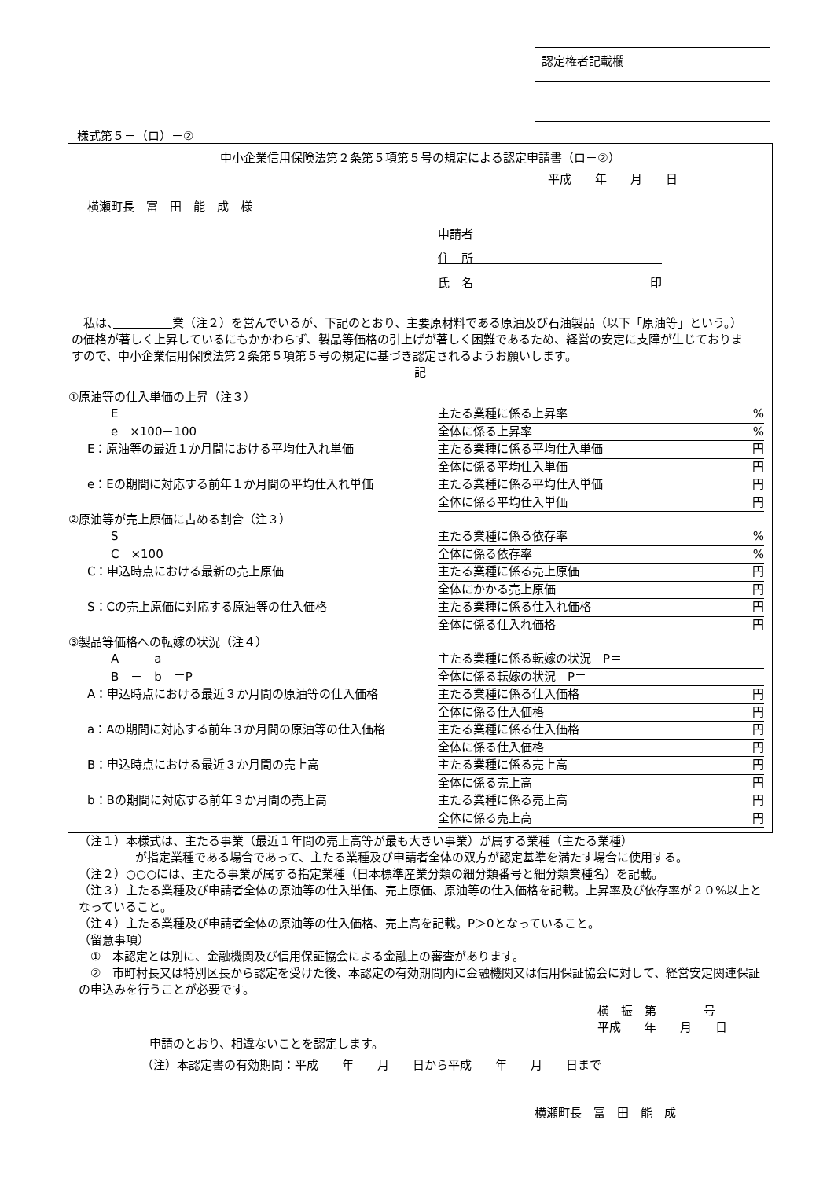認定権者記載欄
様式第５－（ロ）－②
中小企業信用保険法第２条第５項第５号の規定による認定申請書（ロ－②）
平成　　年　　月　　日
横瀬町長　富　田　能　成　様
申請者
住　所　　　　　　　　　　　　　　　　
氏　名　　　　　　　　　　　　　　　印
　私は、　　　　　 業（注２）を営んでいるが、下記のとおり、主要原材料である原油及び石油製品（以下「原油等」という。）の価格が著しく上昇しているにもかかわらず、製品等価格の引上げが著しく困難であるため、経営の安定に支障が生じておりますので、中小企業信用保険法第２条第５項第５号の規定に基づき認定されるようお願いします。
記
①原油等の仕入単価の上昇（注３）
　　E 主たる業種に係る上昇率%
　　e　×100－100 全体に係る上昇率%
E：原油等の最近１か月間における平均仕入れ単価 主たる業種に係る平均仕入単価 円
全体に係る平均仕入単価 円
e：Eの期間に対応する前年１か月間の平均仕入れ単価 主たる業種に係る平均仕入単価 円
全体に係る平均仕入単価 円
②原油等が売上原価に占める割合（注３）
　　S 主たる業種に係る依存率%
　　C　×100 全体に係る依存率%
C：申込時点における最新の売上原価 主たる業種に係る売上原価 円
全体にかかる売上原価 円
S：Cの売上原価に対応する原油等の仕入価格 主たる業種に係る仕入れ価格 円
全体に係る仕入れ価格 円
③製品等価格への転嫁の状況（注４）
　　A　　　a 主たる業種に係る転嫁の状況　P＝
　　B　－　b　＝P 全体に係る転嫁の状況　P＝
A：申込時点における最近３か月間の原油等の仕入価格 主たる業種に係る仕入価格 円
全体に係る仕入価格 円
a：Aの期間に対応する前年３か月間の原油等の仕入価格 主たる業種に係る仕入価格 円
全体に係る仕入価格 円
B：申込時点における最近３か月間の売上高 主たる業種に係る売上高 円
全体に係る売上高 円
b：Bの期間に対応する前年３か月間の売上高 主たる業種に係る売上高 円
全体に係る売上高 円
（注１）本様式は、主たる事業（最近１年間の売上高等が最も大きい事業）が属する業種（主たる業種）
が指定業種である場合であって、主たる業種及び申請者全体の双方が認定基準を満たす場合に使用する。
（注２）○○○には、主たる事業が属する指定業種（日本標準産業分類の細分類番号と細分類業種名）を記載。
（注３）主たる業種及び申請者全体の原油等の仕入単価、売上原価、原油等の仕入価格を記載。上昇率及び依存率が２０%以上となっていること。
（注４）主たる業種及び申請者全体の原油等の仕入価格、売上高を記載。P＞0となっていること。
（留意事項）
　①　本認定とは別に、金融機関及び信用保証協会による金融上の審査があります。
　②　市町村長又は特別区長から認定を受けた後、本認定の有効期間内に金融機関又は信用保証協会に対して、経営安定関連保証の申込みを行うことが必要です。
横　振　第　　　　号
平成　　年　　月　　日
申請のとおり、相違ないことを認定します。
（注）本認定書の有効期間：平成　　年　　月　　日から平成　　年　　月　　日まで
横瀬町長　富　田　能　成